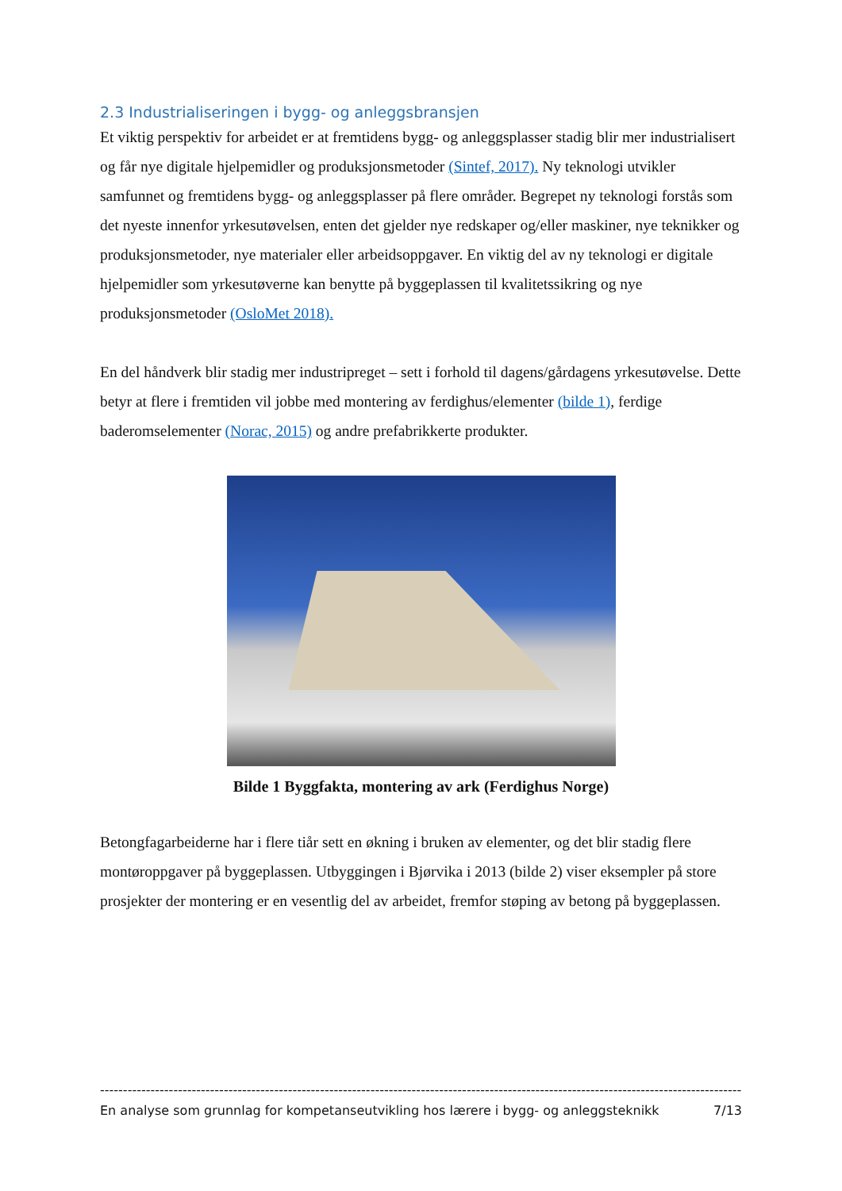2.3 Industrialiseringen i bygg- og anleggsbransjen
Et viktig perspektiv for arbeidet er at fremtidens bygg- og anleggsplasser stadig blir mer industrialisert og får nye digitale hjelpemidler og produksjonsmetoder (Sintef, 2017). Ny teknologi utvikler samfunnet og fremtidens bygg- og anleggsplasser på flere områder. Begrepet ny teknologi forstås som det nyeste innenfor yrkesutøvelsen, enten det gjelder nye redskaper og/eller maskiner, nye teknikker og produksjonsmetoder, nye materialer eller arbeidsoppgaver. En viktig del av ny teknologi er digitale hjelpemidler som yrkesutøverne kan benytte på byggeplassen til kvalitetssikring og nye produksjonsmetoder (OsloMet 2018).
En del håndverk blir stadig mer industripreget – sett i forhold til dagens/gårdagens yrkesutøvelse. Dette betyr at flere i fremtiden vil jobbe med montering av ferdighus/elementer (bilde 1), ferdige baderomselementer (Norac, 2015) og andre prefabrikkerte produkter.
Bilde 1 Byggfakta, montering av ark (Ferdighus Norge)
Betongfagarbeiderne har i flere tiår sett en økning i bruken av elementer, og det blir stadig flere montøroppgaver på byggeplassen. Utbyggingen i Bjørvika i 2013 (bilde 2) viser eksempler på store prosjekter der montering er en vesentlig del av arbeidet, fremfor støping av betong på byggeplassen.
------------------------------------------------------------------------------------------------------------------------------------------------
En analyse som grunnlag for kompetanseutvikling hos lærere i bygg- og anleggsteknikk 7/13